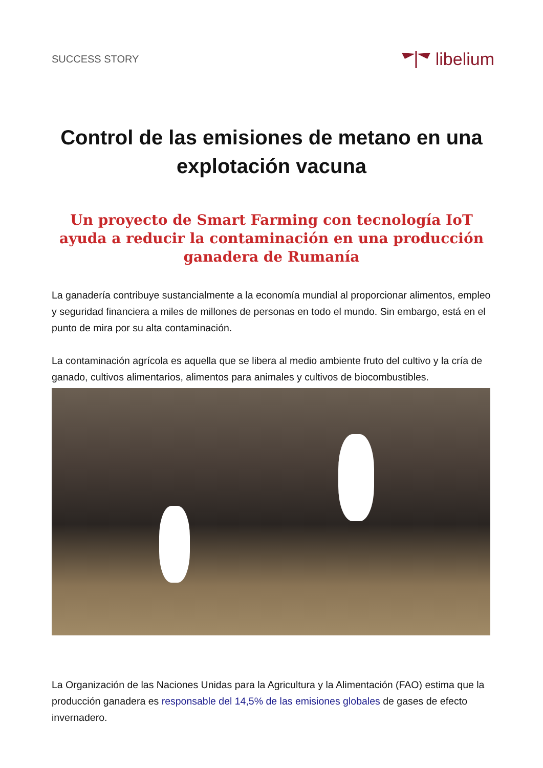SUCCESS STORY
libelium
Control de las emisiones de metano en una explotación vacuna
Un proyecto de Smart Farming con tecnología IoT ayuda a reducir la contaminación en una producción ganadera de Rumanía
La ganadería contribuye sustancialmente a la economía mundial al proporcionar alimentos, empleo y seguridad financiera a miles de millones de personas en todo el mundo. Sin embargo, está en el punto de mira por su alta contaminación.
La contaminación agrícola es aquella que se libera al medio ambiente fruto del cultivo y la cría de ganado, cultivos alimentarios, alimentos para animales y cultivos de biocombustibles.
La Organización de las Naciones Unidas para la Agricultura y la Alimentación (FAO) estima que la producción ganadera es responsable del 14,5% de las emisiones globales de gases de efecto invernadero.